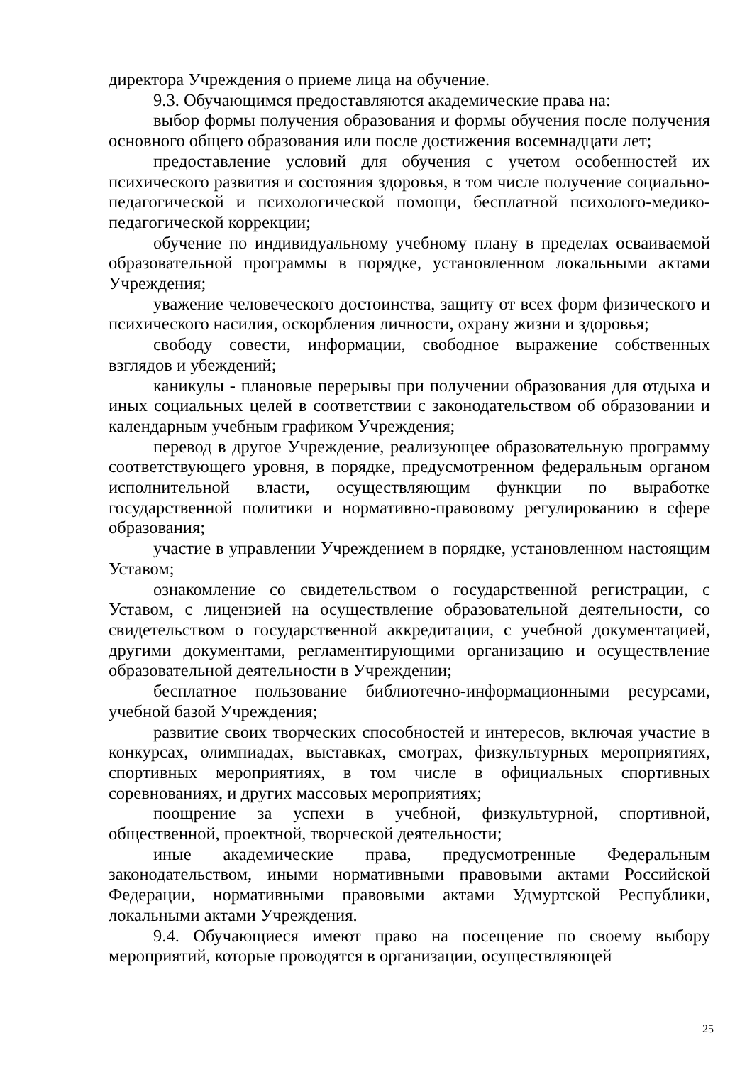директора Учреждения о приеме лица на обучение.
9.3. Обучающимся предоставляются академические права на:
выбор формы получения образования и формы обучения после получения основного общего образования или после достижения восемнадцати лет;
предоставление условий для обучения с учетом особенностей их психического развития и состояния здоровья, в том числе получение социально-педагогической и психологической помощи, бесплатной психолого-медико-педагогической коррекции;
обучение по индивидуальному учебному плану в пределах осваиваемой образовательной программы в порядке, установленном локальными актами Учреждения;
уважение человеческого достоинства, защиту от всех форм физического и психического насилия, оскорбления личности, охрану жизни и здоровья;
свободу совести, информации, свободное выражение собственных взглядов и убеждений;
каникулы - плановые перерывы при получении образования для отдыха и иных социальных целей в соответствии с законодательством об образовании и календарным учебным графиком Учреждения;
перевод в другое Учреждение, реализующее образовательную программу соответствующего уровня, в порядке, предусмотренном федеральным органом исполнительной власти, осуществляющим функции по выработке государственной политики и нормативно-правовому регулированию в сфере образования;
участие в управлении Учреждением в порядке, установленном настоящим Уставом;
ознакомление со свидетельством о государственной регистрации, с Уставом, с лицензией на осуществление образовательной деятельности, со свидетельством о государственной аккредитации, с учебной документацией, другими документами, регламентирующими организацию и осуществление образовательной деятельности в Учреждении;
бесплатное пользование библиотечно-информационными ресурсами, учебной базой Учреждения;
развитие своих творческих способностей и интересов, включая участие в конкурсах, олимпиадах, выставках, смотрах, физкультурных мероприятиях, спортивных мероприятиях, в том числе в официальных спортивных соревнованиях, и других массовых мероприятиях;
поощрение за успехи в учебной, физкультурной, спортивной, общественной, проектной, творческой деятельности;
иные академические права, предусмотренные Федеральным законодательством, иными нормативными правовыми актами Российской Федерации, нормативными правовыми актами Удмуртской Республики, локальными актами Учреждения.
9.4. Обучающиеся имеют право на посещение по своему выбору мероприятий, которые проводятся в организации, осуществляющей
25